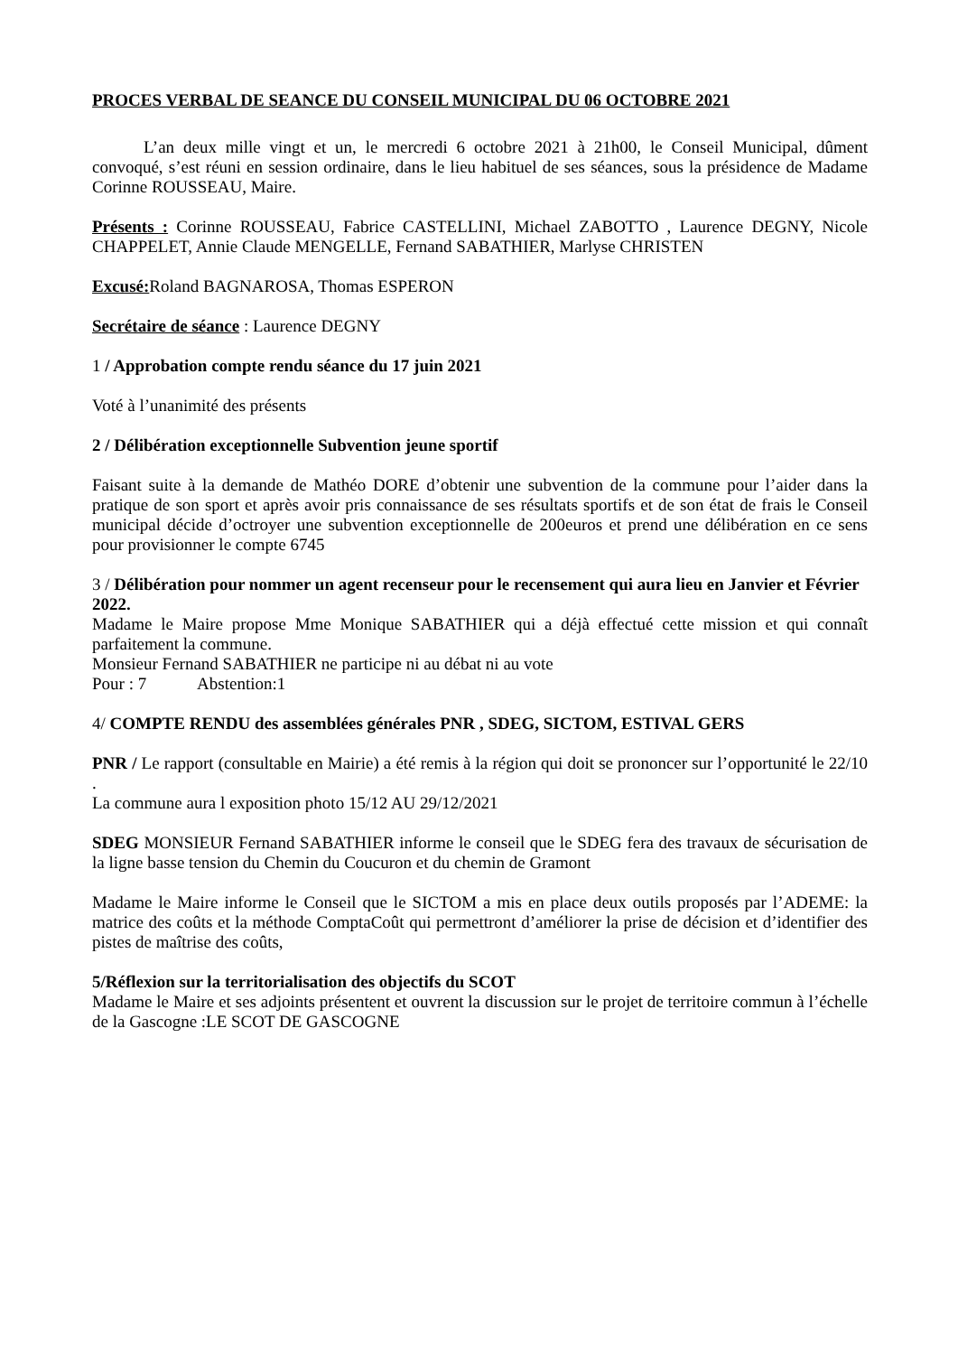PROCES VERBAL DE SEANCE DU CONSEIL MUNICIPAL DU 06 OCTOBRE 2021
   L’an deux mille vingt et un, le mercredi 6 octobre 2021 à 21h00, le Conseil Municipal, dûment convoqué, s’est réuni en session ordinaire, dans le lieu habituel de ses séances, sous la présidence de Madame Corinne ROUSSEAU, Maire.
Présents : Corinne ROUSSEAU, Fabrice CASTELLINI, Michael ZABOTTO , Laurence DEGNY, Nicole CHAPPELET, Annie Claude MENGELLE, Fernand SABATHIER, Marlyse CHRISTEN
Excusé: Roland BAGNAROSA, Thomas ESPERON
Secrétaire de séance : Laurence DEGNY
1 / Approbation compte rendu séance du 17 juin 2021
Voté à l’unanimité des présents
2 / Délibération exceptionnelle Subvention jeune sportif
Faisant suite à la demande de Mathéo DORE d’obtenir une subvention de la commune pour l’aider dans la pratique de son sport et après avoir pris connaissance de ses résultats sportifs et de son état de frais le Conseil municipal décide d’octroyer une subvention exceptionnelle de 200euros et prend une délibération en ce sens pour provisionner le compte 6745
3 / Délibération pour nommer un agent recenseur pour le recensement qui aura lieu en Janvier et Février 2022.
Madame le Maire propose Mme Monique SABATHIER qui a déjà effectué cette mission et qui connaît parfaitement la commune.
Monsieur Fernand SABATHIER ne participe ni au débat ni au vote
Pour : 7     Abstention:1
4/ COMPTE RENDU des assemblées générales PNR , SDEG, SICTOM, ESTIVAL GERS
PNR / Le rapport (consultable en Mairie) a été remis à la région qui doit se prononcer sur l’opportunité le 22/10 .
La commune aura l exposition photo 15/12 AU 29/12/2021
SDEG MONSIEUR Fernand SABATHIER informe le conseil que le SDEG fera des travaux de sécurisation de la ligne basse tension du Chemin du Coucuron et du chemin de Gramont
Madame le Maire informe le Conseil que le SICTOM a mis en place deux outils proposés par l’ADEME: la matrice des coûts et la méthode ComptaCoût qui permettront d’améliorer la prise de décision et d’identifier des pistes de maîtrise des coûts,
5/Réflexion sur la territorialisation des objectifs du SCOT
Madame le Maire et ses adjoints présentent et ouvrent la discussion sur le projet de territoire commun à l’échelle de la Gascogne :LE SCOT DE GASCOGNE